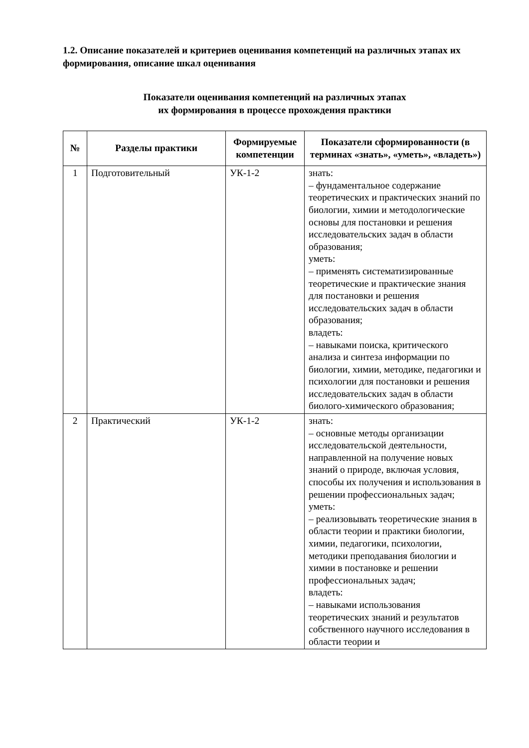1.2. Описание показателей и критериев оценивания компетенций на различных этапах их формирования, описание шкал оценивания
Показатели оценивания компетенций на различных этапах
их формирования в процессе прохождения практики
| № | Разделы практики | Формируемые компетенции | Показатели сформированности (в терминах «знать», «уметь», «владеть») |
| --- | --- | --- | --- |
| 1 | Подготовительный | УК-1-2 | знать: – фундаментальное содержание теоретических и практических знаний по биологии, химии и методологические основы для постановки и решения исследовательских задач в области образования; уметь: – применять систематизированные теоретические и практические знания для постановки и решения исследовательских задач в области образования; владеть: – навыками поиска, критического анализа и синтеза информации по биологии, химии, методике, педагогики и психологии для постановки и решения исследовательских задач в области биолого-химического образования; |
| 2 | Практический | УК-1-2 | знать: – основные методы организации исследовательской деятельности, направленной на получение новых знаний о природе, включая условия, способы их получения и использования в решении профессиональных задач; уметь: – реализовывать теоретические знания в области теории и практики биологии, химии, педагогики, психологии, методики преподавания биологии и химии в постановке и решении профессиональных задач; владеть: – навыками использования теоретических знаний и результатов собственного научного исследования в области теории и |